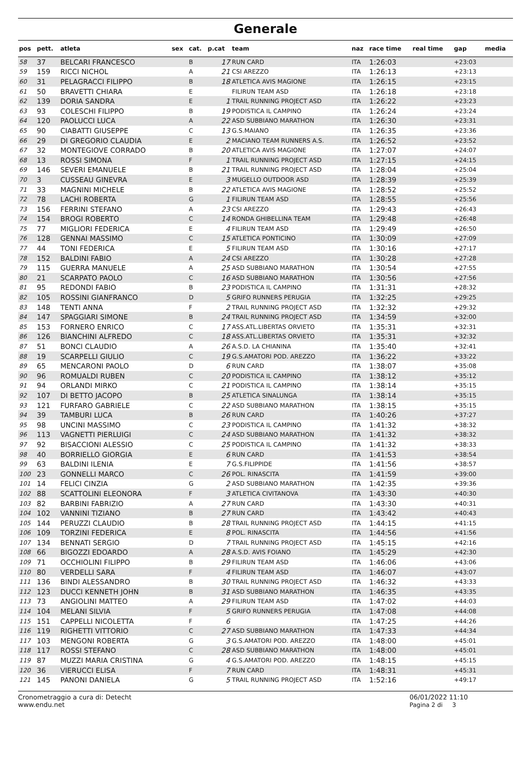Generale
| pos | pett. | atleta | sex | cat. | p.cat | team | naz | race time | real time | gap | media |
| --- | --- | --- | --- | --- | --- | --- | --- | --- | --- | --- | --- |
| 58 | 37 | BELCARI FRANCESCO | | B | 17 | RUN CARD | ITA | 1:26:03 | | +23:03 | |
| 59 | 159 | RICCI NICHOL | | A | 21 | CSI AREZZO | ITA | 1:26:13 | | +23:13 | |
| 60 | 31 | PELAGRACCI FILIPPO | | B | 18 | ATLETICA AVIS MAGIONE | ITA | 1:26:15 | | +23:15 | |
| 61 | 50 | BRAVETTI CHIARA | | E | | FILIRUN TEAM ASD | ITA | 1:26:18 | | +23:18 | |
| 62 | 139 | DORIA SANDRA | | E | 1 | TRAIL RUNNING PROJECT ASD | ITA | 1:26:22 | | +23:23 | |
| 63 | 93 | COLESCHI FILIPPO | | B | 19 | PODISTICA IL CAMPINO | ITA | 1:26:24 | | +23:24 | |
| 64 | 120 | PAOLUCCI LUCA | | A | 22 | ASD SUBBIANO MARATHON | ITA | 1:26:30 | | +23:31 | |
| 65 | 90 | CIABATTI GIUSEPPE | | C | 13 | G.S.MAIANO | ITA | 1:26:35 | | +23:36 | |
| 66 | 29 | DI GREGORIO CLAUDIA | | E | 2 | MACIANO TEAM RUNNERS A.S. | ITA | 1:26:52 | | +23:52 | |
| 67 | 32 | MONTEGIOVE CORRADO | | B | 20 | ATLETICA AVIS MAGIONE | ITA | 1:27:07 | | +24:07 | |
| 68 | 13 | ROSSI SIMONA | | F | 1 | TRAIL RUNNING PROJECT ASD | ITA | 1:27:15 | | +24:15 | |
| 69 | 146 | SEVERI EMANUELE | | B | 21 | TRAIL RUNNING PROJECT ASD | ITA | 1:28:04 | | +25:04 | |
| 70 | 3 | CUSSEAU GINEVRA | | E | 3 | MUGELLO OUTDOOR ASD | ITA | 1:28:39 | | +25:39 | |
| 71 | 33 | MAGNINI MICHELE | | B | 22 | ATLETICA AVIS MAGIONE | ITA | 1:28:52 | | +25:52 | |
| 72 | 78 | LACHI ROBERTA | | G | 1 | FILIRUN TEAM ASD | ITA | 1:28:55 | | +25:56 | |
| 73 | 156 | FERRINI STEFANO | | A | 23 | CSI AREZZO | ITA | 1:29:43 | | +26:43 | |
| 74 | 154 | BROGI ROBERTO | | C | 14 | RONDA GHIBELLINA TEAM | ITA | 1:29:48 | | +26:48 | |
| 75 | 77 | MIGLIORI FEDERICA | | E | 4 | FILIRUN TEAM ASD | ITA | 1:29:49 | | +26:50 | |
| 76 | 128 | GENNAI MASSIMO | | C | 15 | ATLETICA PONTICINO | ITA | 1:30:09 | | +27:09 | |
| 77 | 44 | TONI FEDERICA | | E | 5 | FILIRUN TEAM ASD | ITA | 1:30:16 | | +27:17 | |
| 78 | 152 | BALDINI FABIO | | A | 24 | CSI AREZZO | ITA | 1:30:28 | | +27:28 | |
| 79 | 115 | GUERRA MANUELE | | A | 25 | ASD SUBBIANO MARATHON | ITA | 1:30:54 | | +27:55 | |
| 80 | 21 | SCARPATO PAOLO | | C | 16 | ASD SUBBIANO MARATHON | ITA | 1:30:56 | | +27:56 | |
| 81 | 95 | REDONDI FABIO | | B | 23 | PODISTICA IL CAMPINO | ITA | 1:31:31 | | +28:32 | |
| 82 | 105 | ROSSINI GIANFRANCO | | D | 5 | GRIFO RUNNERS PERUGIA | ITA | 1:32:25 | | +29:25 | |
| 83 | 148 | TENTI ANNA | | F | 2 | TRAIL RUNNING PROJECT ASD | ITA | 1:32:32 | | +29:32 | |
| 84 | 147 | SPAGGIARI SIMONE | | B | 24 | TRAIL RUNNING PROJECT ASD | ITA | 1:34:59 | | +32:00 | |
| 85 | 153 | FORNERO ENRICO | | C | 17 | ASS.ATL.LIBERTAS ORVIETO | ITA | 1:35:31 | | +32:31 | |
| 86 | 126 | BIANCHINI ALFREDO | | C | 18 | ASS.ATL.LIBERTAS ORVIETO | ITA | 1:35:31 | | +32:32 | |
| 87 | 51 | BONCI CLAUDIO | | A | 26 | A.S.D. LA CHIANINA | ITA | 1:35:40 | | +32:41 | |
| 88 | 19 | SCARPELLI GIULIO | | C | 19 | G.S.AMATORI POD. AREZZO | ITA | 1:36:22 | | +33:22 | |
| 89 | 65 | MENCARONI PAOLO | | D | 6 | RUN CARD | ITA | 1:38:07 | | +35:08 | |
| 90 | 96 | ROMUALDI RUBEN | | C | 20 | PODISTICA IL CAMPINO | ITA | 1:38:12 | | +35:12 | |
| 91 | 94 | ORLANDI MIRKO | | C | 21 | PODISTICA IL CAMPINO | ITA | 1:38:14 | | +35:15 | |
| 92 | 107 | DI BETTO JACOPO | | B | 25 | ATLETICA SINALUNGA | ITA | 1:38:14 | | +35:15 | |
| 93 | 121 | FURFARO GABRIELE | | C | 22 | ASD SUBBIANO MARATHON | ITA | 1:38:15 | | +35:15 | |
| 94 | 39 | TAMBURI LUCA | | B | 26 | RUN CARD | ITA | 1:40:26 | | +37:27 | |
| 95 | 98 | UNCINI MASSIMO | | C | 23 | PODISTICA IL CAMPINO | ITA | 1:41:32 | | +38:32 | |
| 96 | 113 | VAGNETTI PIERLUIGI | | C | 24 | ASD SUBBIANO MARATHON | ITA | 1:41:32 | | +38:32 | |
| 97 | 92 | BISACCIONI ALESSIO | | C | 25 | PODISTICA IL CAMPINO | ITA | 1:41:32 | | +38:33 | |
| 98 | 40 | BORRIELLO GIORGIA | | E | 6 | RUN CARD | ITA | 1:41:53 | | +38:54 | |
| 99 | 63 | BALDINI ILENIA | | E | 7 | G.S.FILIPPIDE | ITA | 1:41:56 | | +38:57 | |
| 100 | 23 | GONNELLI MARCO | | C | 26 | POL. RINASCITA | ITA | 1:41:59 | | +39:00 | |
| 101 | 14 | FELICI CINZIA | | G | 2 | ASD SUBBIANO MARATHON | ITA | 1:42:35 | | +39:36 | |
| 102 | 88 | SCATTOLINI ELEONORA | | F | 3 | ATLETICA CIVITANOVA | ITA | 1:43:30 | | +40:30 | |
| 103 | 82 | BARBINI FABRIZIO | | A | 27 | RUN CARD | ITA | 1:43:30 | | +40:31 | |
| 104 | 102 | VANNINI TIZIANO | | B | 27 | RUN CARD | ITA | 1:43:42 | | +40:43 | |
| 105 | 144 | PERUZZI CLAUDIO | | B | 28 | TRAIL RUNNING PROJECT ASD | ITA | 1:44:15 | | +41:15 | |
| 106 | 109 | TORZINI FEDERICA | | E | 8 | POL. RINASCITA | ITA | 1:44:56 | | +41:56 | |
| 107 | 134 | BENNATI SERGIO | | D | 7 | TRAIL RUNNING PROJECT ASD | ITA | 1:45:15 | | +42:16 | |
| 108 | 66 | BIGOZZI EDOARDO | | A | 28 | A.S.D. AVIS FOIANO | ITA | 1:45:29 | | +42:30 | |
| 109 | 71 | OCCHIOLINI FILIPPO | | B | 29 | FILIRUN TEAM ASD | ITA | 1:46:06 | | +43:06 | |
| 110 | 80 | VERDELLI SARA | | F | 4 | FILIRUN TEAM ASD | ITA | 1:46:07 | | +43:07 | |
| 111 | 136 | BINDI ALESSANDRO | | B | 30 | TRAIL RUNNING PROJECT ASD | ITA | 1:46:32 | | +43:33 | |
| 112 | 123 | DUCCI KENNETH JOHN | | B | 31 | ASD SUBBIANO MARATHON | ITA | 1:46:35 | | +43:35 | |
| 113 | 73 | ANGIOLINI MATTEO | | A | 29 | FILIRUN TEAM ASD | ITA | 1:47:02 | | +44:03 | |
| 114 | 104 | MELANI SILVIA | | F | 5 | GRIFO RUNNERS PERUGIA | ITA | 1:47:08 | | +44:08 | |
| 115 | 151 | CAPPELLI NICOLETTA | | F | 6 | | ITA | 1:47:25 | | +44:26 | |
| 116 | 119 | RIGHETTI VITTORIO | | C | 27 | ASD SUBBIANO MARATHON | ITA | 1:47:33 | | +44:34 | |
| 117 | 103 | MENGONI ROBERTA | | G | 3 | G.S.AMATORI POD. AREZZO | ITA | 1:48:00 | | +45:01 | |
| 118 | 117 | ROSSI STEFANO | | C | 28 | ASD SUBBIANO MARATHON | ITA | 1:48:00 | | +45:01 | |
| 119 | 87 | MUZZI MARIA CRISTINA | | G | 4 | G.S.AMATORI POD. AREZZO | ITA | 1:48:15 | | +45:15 | |
| 120 | 36 | VIERUCCI ELISA | | F | 7 | RUN CARD | ITA | 1:48:31 | | +45:31 | |
| 121 | 145 | PANONI DANIELA | | G | 5 | TRAIL RUNNING PROJECT ASD | ITA | 1:52:16 | | +49:17 | |
Cronometraggio a cura di: Detecht
www.endu.net
06/01/2022 11:10
Pagina 2 di 3